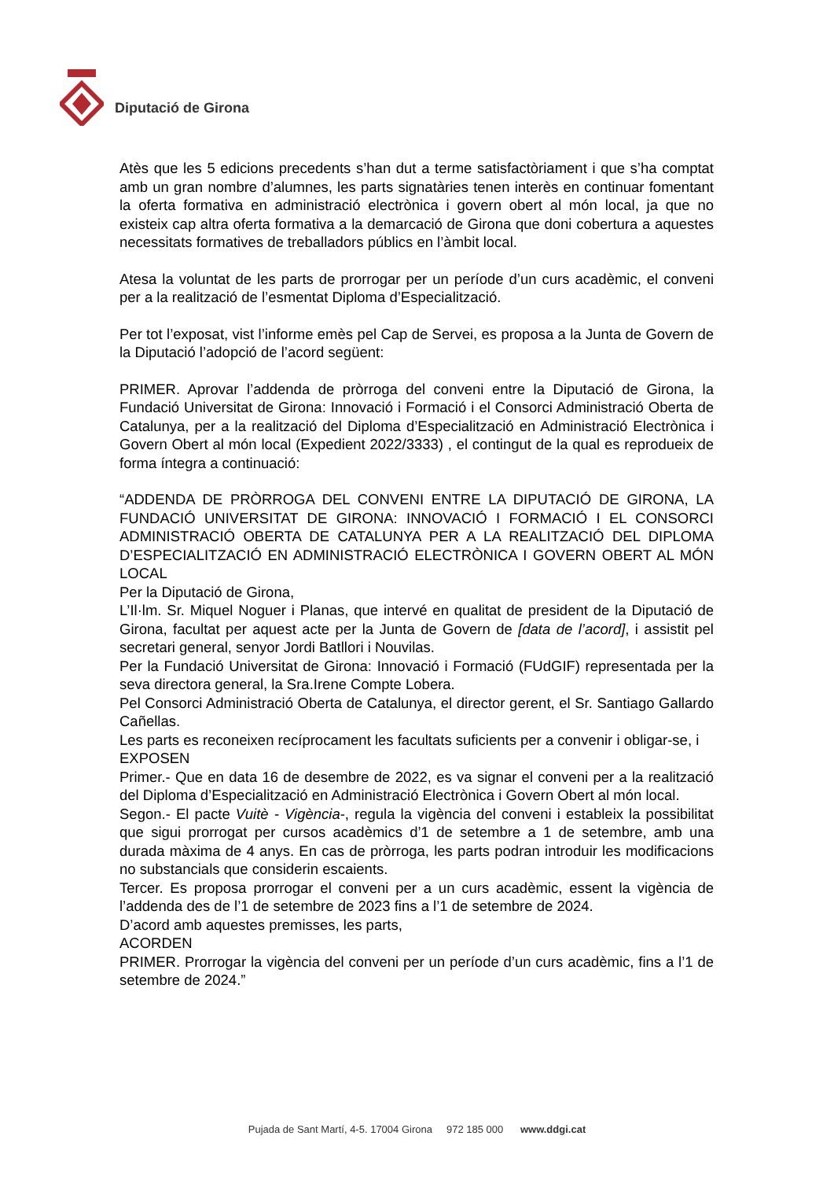Diputació de Girona
Atès que les 5 edicions precedents s’han dut a terme satisfactòriament i que s’ha comptat amb un gran nombre d’alumnes, les parts signatàries tenen interès en continuar fomentant la oferta formativa en administració electrònica i govern obert al món local, ja que no existeix cap altra oferta formativa a la demarcació de Girona que doni cobertura a aquestes necessitats formatives de treballadors públics en l’àmbit local.
Atesa la voluntat de les parts de prorrogar per un període d’un curs acadèmic, el conveni per a la realització de l’esmentat Diploma d’Especialització.
Per tot l’exposat, vist l’informe emès pel Cap de Servei, es proposa a la Junta de Govern de la Diputació l’adopció de l’acord següent:
PRIMER. Aprovar l’addenda de pròrroga del conveni entre la Diputació de Girona, la Fundació Universitat de Girona: Innovació i Formació i el Consorci Administració Oberta de Catalunya, per a la realització del Diploma d’Especialització en Administració Electrònica i Govern Obert al món local (Expedient 2022/3333) , el contingut de la qual es reprodueix de forma íntegra a continuació:
“ADDENDA DE PRÒRROGA DEL CONVENI ENTRE LA DIPUTACIÓ DE GIRONA, LA FUNDACIÓ UNIVERSITAT DE GIRONA: INNOVACIÓ I FORMACIÓ I EL CONSORCI ADMINISTRACIÓ OBERTA DE CATALUNYA PER A LA REALITZACIÓ DEL DIPLOMA D’ESPECIALITZACIÓ EN ADMINISTRACIÓ ELECTRÒNICA I GOVERN OBERT AL MÓN LOCAL
Per la Diputació de Girona,
L’Il·lm. Sr. Miquel Noguer i Planas, que intervé en qualitat de president de la Diputació de Girona, facultat per aquest acte per la Junta de Govern de [data de l’acord], i assistit pel secretari general, senyor Jordi Batllori i Nouvilas.
Per la Fundació Universitat de Girona: Innovació i Formació (FUdGIF) representada per la seva directora general, la Sra.Irene Compte Lobera.
Pel Consorci Administració Oberta de Catalunya, el director gerent, el Sr. Santiago Gallardo Cañellas.
Les parts es reconeixen recíprocament les facultats suficients per a convenir i obligar-se, i
EXPOSEN
Primer.- Que en data 16 de desembre de 2022, es va signar el conveni per a la realització del Diploma d’Especialització en Administració Electrònica i Govern Obert al món local.
Segon.- El pacte Vuitè - Vigència-, regula la vigència del conveni i estableix la possibilitat que sigui prorrogat per cursos acadèmics d’1 de setembre a 1 de setembre, amb una durada màxima de 4 anys. En cas de pròrroga, les parts podran introduir les modificacions no substancials que considerin escaients.
Tercer. Es proposa prorrogar el conveni per a un curs acadèmic, essent la vigència de l’addenda des de l’1 de setembre de 2023 fins a l’1 de setembre de 2024.
D’acord amb aquestes premisses, les parts,
ACORDEN
PRIMER. Prorrogar la vigència del conveni per un període d’un curs acadèmic, fins a l’1 de setembre de 2024.”
Pujada de Sant Martí, 4-5. 17004 Girona 972 185 000 www.ddgi.cat